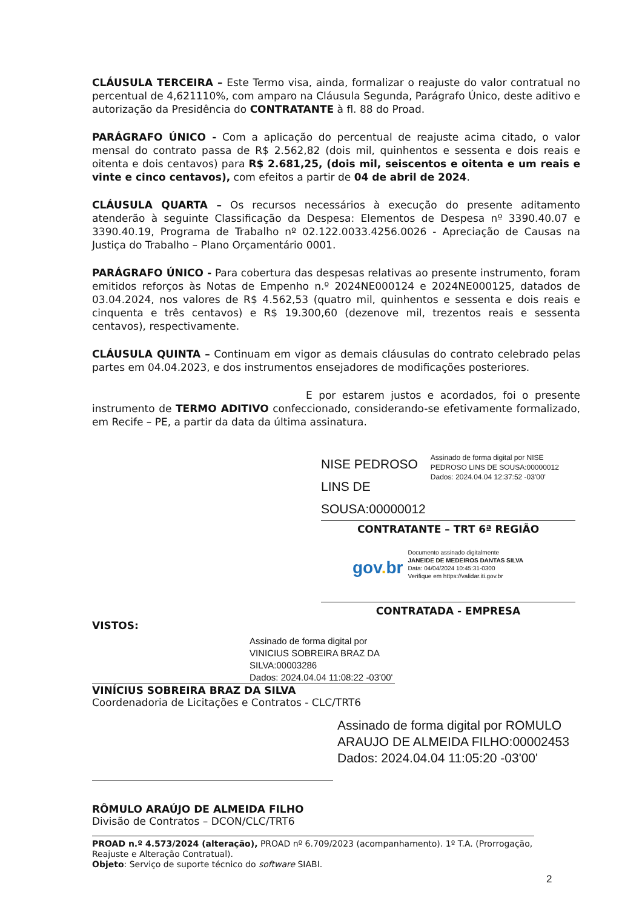CLÁUSULA TERCEIRA – Este Termo visa, ainda, formalizar o reajuste do valor contratual no percentual de 4,621110%, com amparo na Cláusula Segunda, Parágrafo Único, deste aditivo e autorização da Presidência do CONTRATANTE à fl. 88 do Proad.
PARÁGRAFO ÚNICO - Com a aplicação do percentual de reajuste acima citado, o valor mensal do contrato passa de R$ 2.562,82 (dois mil, quinhentos e sessenta e dois reais e oitenta e dois centavos) para R$ 2.681,25, (dois mil, seiscentos e oitenta e um reais e vinte e cinco centavos), com efeitos a partir de 04 de abril de 2024.
CLÁUSULA QUARTA – Os recursos necessários à execução do presente aditamento atenderão à seguinte Classificação da Despesa: Elementos de Despesa nº 3390.40.07 e 3390.40.19, Programa de Trabalho nº 02.122.0033.4256.0026 - Apreciação de Causas na Justiça do Trabalho – Plano Orçamentário 0001.
PARÁGRAFO ÚNICO - Para cobertura das despesas relativas ao presente instrumento, foram emitidos reforços às Notas de Empenho n.º 2024NE000124 e 2024NE000125, datados de 03.04.2024, nos valores de R$ 4.562,53 (quatro mil, quinhentos e sessenta e dois reais e cinquenta e três centavos) e R$ 19.300,60 (dezenove mil, trezentos reais e sessenta centavos), respectivamente.
CLÁUSULA QUINTA – Continuam em vigor as demais cláusulas do contrato celebrado pelas partes em 04.04.2023, e dos instrumentos ensejadores de modificações posteriores.
E por estarem justos e acordados, foi o presente instrumento de TERMO ADITIVO confeccionado, considerando-se efetivamente formalizado, em Recife – PE, a partir da data da última assinatura.
NISE PEDROSO LINS DE SOUSA:00000012
Assinado de forma digital por NISE PEDROSO LINS DE SOUSA:00000012 Dados: 2024.04.04 12:37:52 -03'00'
CONTRATANTE – TRT 6ª REGIÃO
gov. br
Documento assinado digitalmente
JANEIDE DE MEDEIROS DANTAS SILVA
Data: 04/04/2024 10:45:31-0300
Verifique em https://validar.iti.gov.br
CONTRATADA - EMPRESA
VISTOS:
Assinado de forma digital por
VINICIUS SOBREIRA BRAZ DA
SILVA:00003286
Dados: 2024.04.04 11:08:22 -03'00'
VINÍCIUS SOBREIRA BRAZ DA SILVA
Coordenadoria de Licitações e Contratos - CLC/TRT6
Assinado de forma digital por ROMULO ARAUJO DE ALMEIDA FILHO:00002453 Dados: 2024.04.04 11:05:20 -03'00'
RÔMULO ARAÚJO DE ALMEIDA FILHO
Divisão de Contratos – DCON/CLC/TRT6
PROAD n.º 4.573/2024 (alteração), PROAD nº 6.709/2023 (acompanhamento). 1º T.A. (Prorrogação, Reajuste e Alteração Contratual).
Objeto: Serviço de suporte técnico do software SIABI.
2